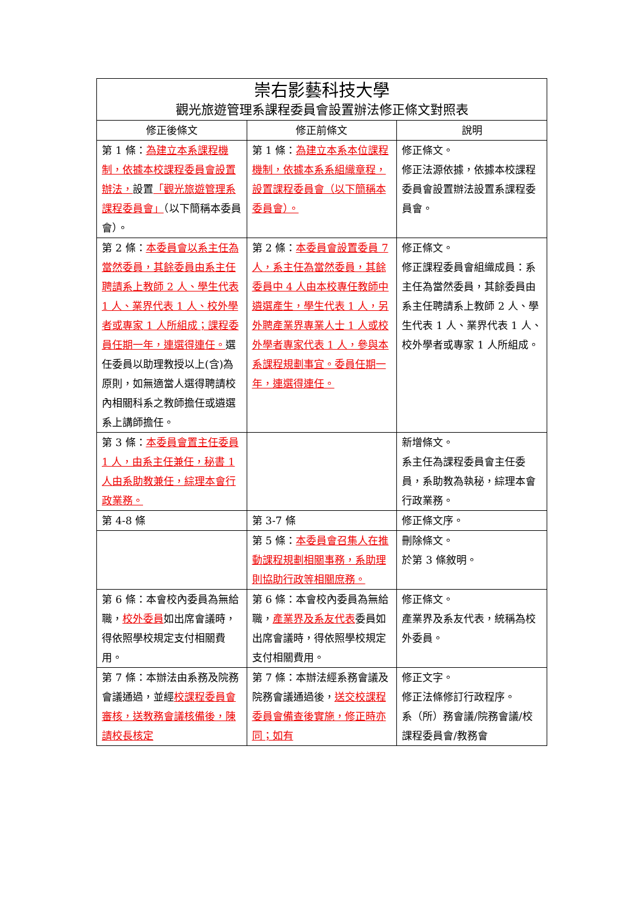| 崇右影藝科技大學 觀光旅遊管理系課程委員會設置辦法修正條文對照表 | | |
| 修正後條文 | 修正前條文 | 說明 |
| 第 1 條： 為建立本系課程機制，依據本校課程委員會設置辦法， 設置 「觀光旅遊管理系課程委員會」 （以下簡稱本委員會）。 | 第 1 條： 為建立本系本位課程機制，依據本系系組織章程，設置課程委員會（以下簡稱本委員會）。 | 修正條文。 修正法源依據，依據本校課程委員會設置辦法設置系課程委員會。 |
| 第 2 條： 本委員會以系主任為當然委員，其餘委員由系主任聘請系上教師 2 人、學生代表 1 人、業界代表 1 人、校外學者或專家 1 人所組成；課程委員任期一年，連選得連任。 選任委員以助理教授以上(含)為原則，如無適當人選得聘請校內相關科系之教師擔任或遴選系上講師擔任。 | 第 2 條： 本委員會設置委員 7 人，系主任為當然委員，其餘委員中 4 人由本校專任教師中遴選產生，學生代表 1 人，另外聘產業界專業人士 1 人或校外學者專家代表 1 人，參與本系課程規劃事宜。委員任期一年，連選得連任。 | 修正條文。 修正課程委員會組織成員：系主任為當然委員，其餘委員由系主任聘請系上教師 2 人、學生代表 1 人、業界代表 1 人、校外學者或專家 1 人所組成。 |
| 第 3 條： 本委員會置主任委員 1 人，由系主任兼任，秘書 1 人由系助教兼任，綜理本會行政業務。 | | 新增條文。 系主任為課程委員會主任委員，系助教為執秘，綜理本會行政業務。 |
| 第 4-8 條 | 第 3-7 條 | 修正條文序。 |
| | 第 5 條： 本委員會召集人在推動課程規劃相關事務，系助理則協助行政等相關庶務。 | 刪除條文。 於第 3 條敘明。 |
| 第 6 條：本會校內委員為無給職， 校外委員 如出席會議時，得依照學校規定支付相關費用。 | 第 6 條：本會校內委員為無給職， 產業界及系友代表 委員如出席會議時，得依照學校規定支付相關費用。 | 修正條文。 產業界及系友代表，統稱為校外委員。 |
| 第 7 條：本辦法由系務及院務會議通過，並經 校課程委員會審核，送教務會議核備後，陳請校長核定 | 第 7 條：本辦法經系務會議及院務會議通過後， 送交校課程委員會備查後實施，修正時亦同；如有 | 修正文字。 修正法條修訂行政程序。 系（所）務會議/院務會議/校課程委員會/教務會 |